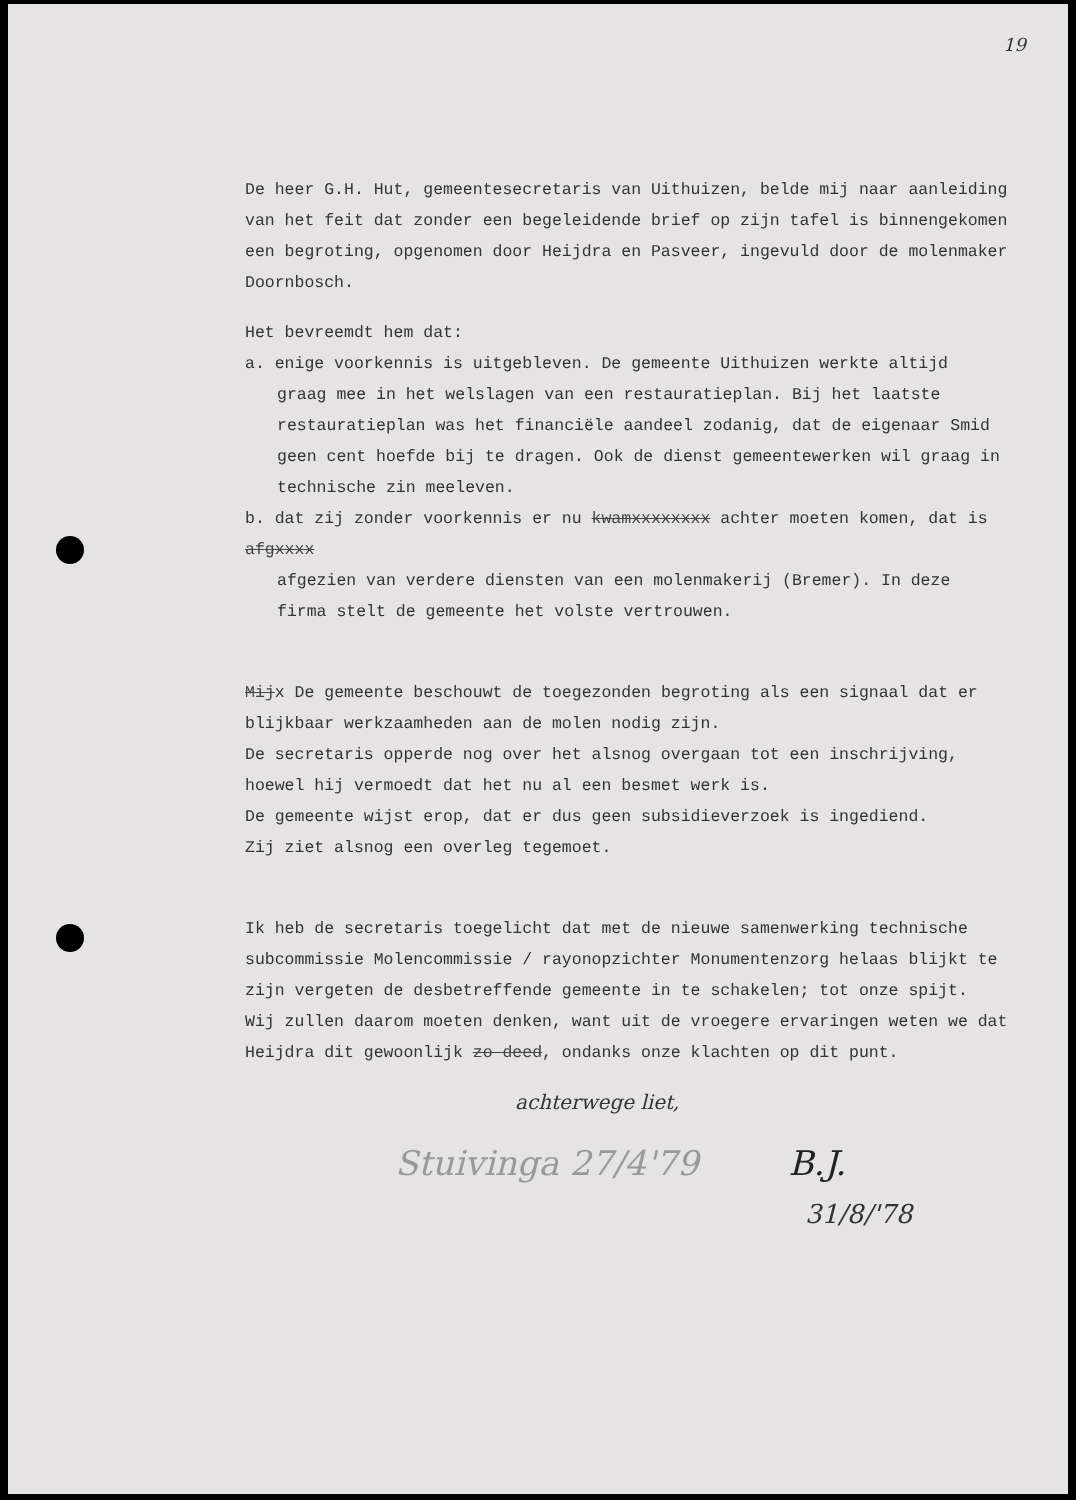19
De heer G.H. Hut, gemeentesecretaris van Uithuizen, belde mij naar aanleiding van het feit dat zonder een begeleidende brief op zijn tafel is binnengekomen een begroting, opgenomen door Heijdra en Pasveer, ingevuld door de molenmaker Doornbosch.
Het bevreemdt hem dat:
a. enige voorkennis is uitgebleven. De gemeente Uithuizen werkte altijd
graag mee in het welslagen van een restauratieplan. Bij het laatste restauratieplan was het financiële aandeel zodanig, dat de eigenaar Smid geen cent hoefde bij te dragen. Ook de dienst gemeentewerken wil graag in technische zin meeleven.
b. dat zij zonder voorkennis er nu kwamxxxxxxxx achter moeten komen, dat is afgxxxx
afgezien van verdere diensten van een molenmakerij (Bremer). In deze firma stelt de gemeente het volste vertrouwen.
Mijx De gemeente beschouwt de toegezonden begroting als een signaal dat er blijkbaar werkzaamheden aan de molen nodig zijn.
De secretaris opperde nog over het alsnog overgaan tot een inschrijving, hoewel hij vermoedt dat het nu al een besmet werk is.
De gemeente wijst erop, dat er dus geen subsidieverzoek is ingediend.
Zij ziet alsnog een overleg tegemoet.
Ik heb de secretaris toegelicht dat met de nieuwe samenwerking technische subcommissie Molencommissie / rayonopzichter Monumentenzorg helaas blijkt te zijn vergeten de desbetreffende gemeente in te schakelen; tot onze spijt.
Wij zullen daarom moeten denken, want uit de vroegere ervaringen weten we dat Heijdra dit gewoonlijk zo deed, ondanks onze klachten op dit punt.
achterwege liet,
Stuivinga 27/4'79 B.J.
31/8/'78